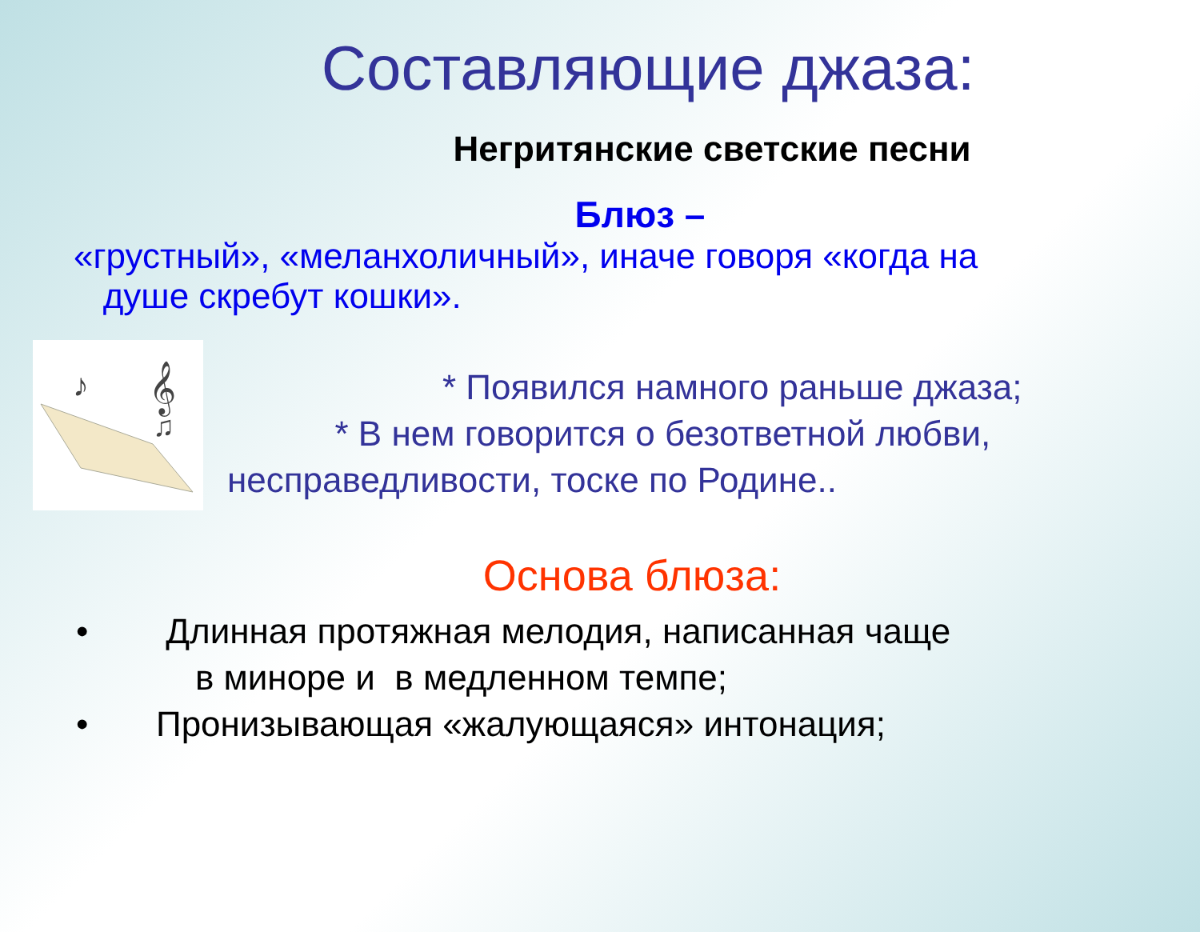Составляющие джаза:
Негритянские светские песни
Блюз –
«грустный», «меланхоличный», иначе говоря «когда на
душе скребут кошки».
♪
𝄞
♫
* Появился намного раньше джаза;
* В нем говорится о безответной любви,
несправедливости, тоске по Родине..
Основа блюза:
• Длинная протяжная мелодия, написанная чаще
в миноре и в медленном темпе;
• Пронизывающая «жалующаяся» интонация;